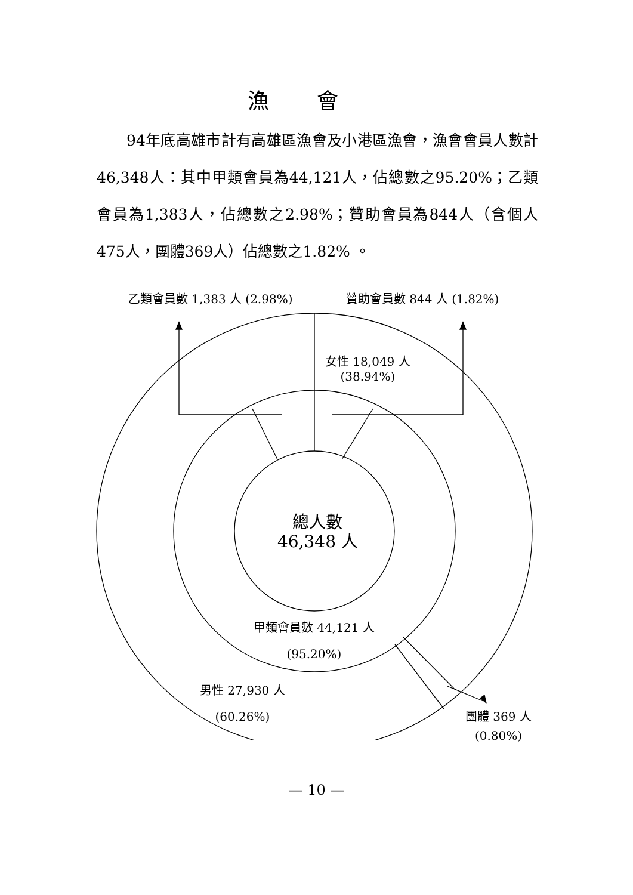漁會
  94年底高雄市計有高雄區漁會及小港區漁會，漁會會員人數計46,348人：其中甲類會員為44,121人，佔總數之95.20%；乙類會員為1,383人，佔總數之2.98%；贊助會員為844人（含個人475人，團體369人）佔總數之1.82% 。
乙類會員數 1,383 人 (2.98%) 贊助會員數 844 人 (1.82%)
女性 18,049 人
(38.94%)
總人數
46,348 人
甲類會員數 44,121 人
(95.20%)
男性 27,930 人
(60.26%)
團體 369 人
(0.80%)
— 10 —